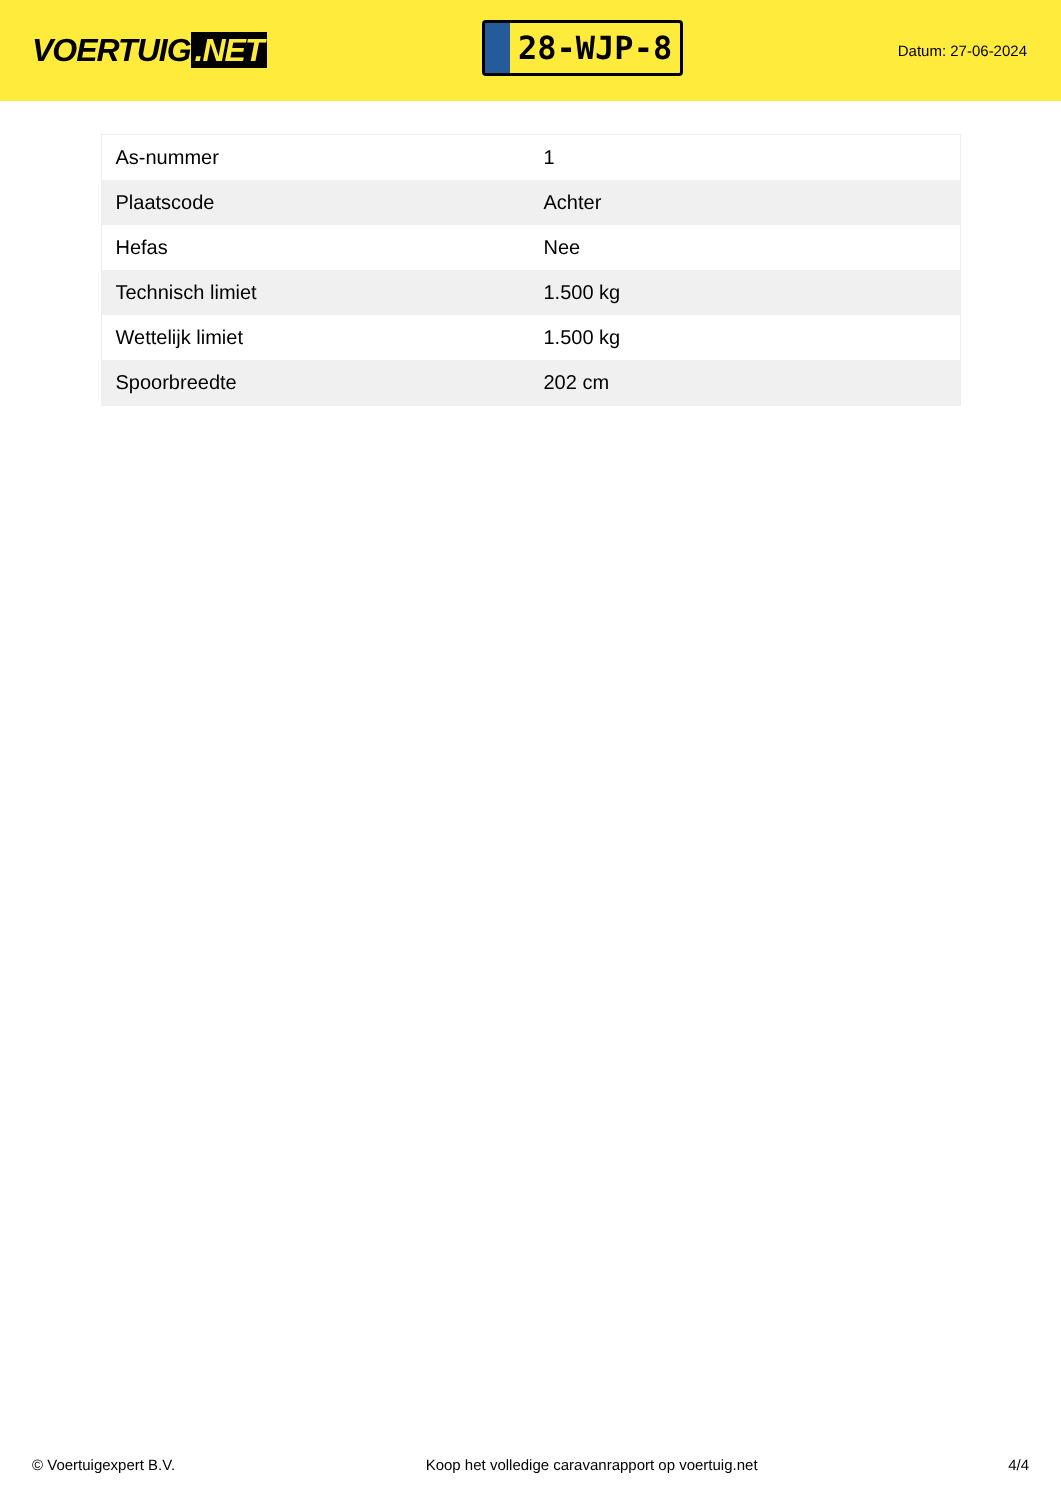VOERTUIG.NET
28-WJP-8
Datum: 27-06-2024
| As-nummer | 1 |
| Plaatscode | Achter |
| Hefas | Nee |
| Technisch limiet | 1.500 kg |
| Wettelijk limiet | 1.500 kg |
| Spoorbreedte | 202 cm |
© Voertuigexpert B.V. Koop het volledige caravanrapport op voertuig.net 4/4